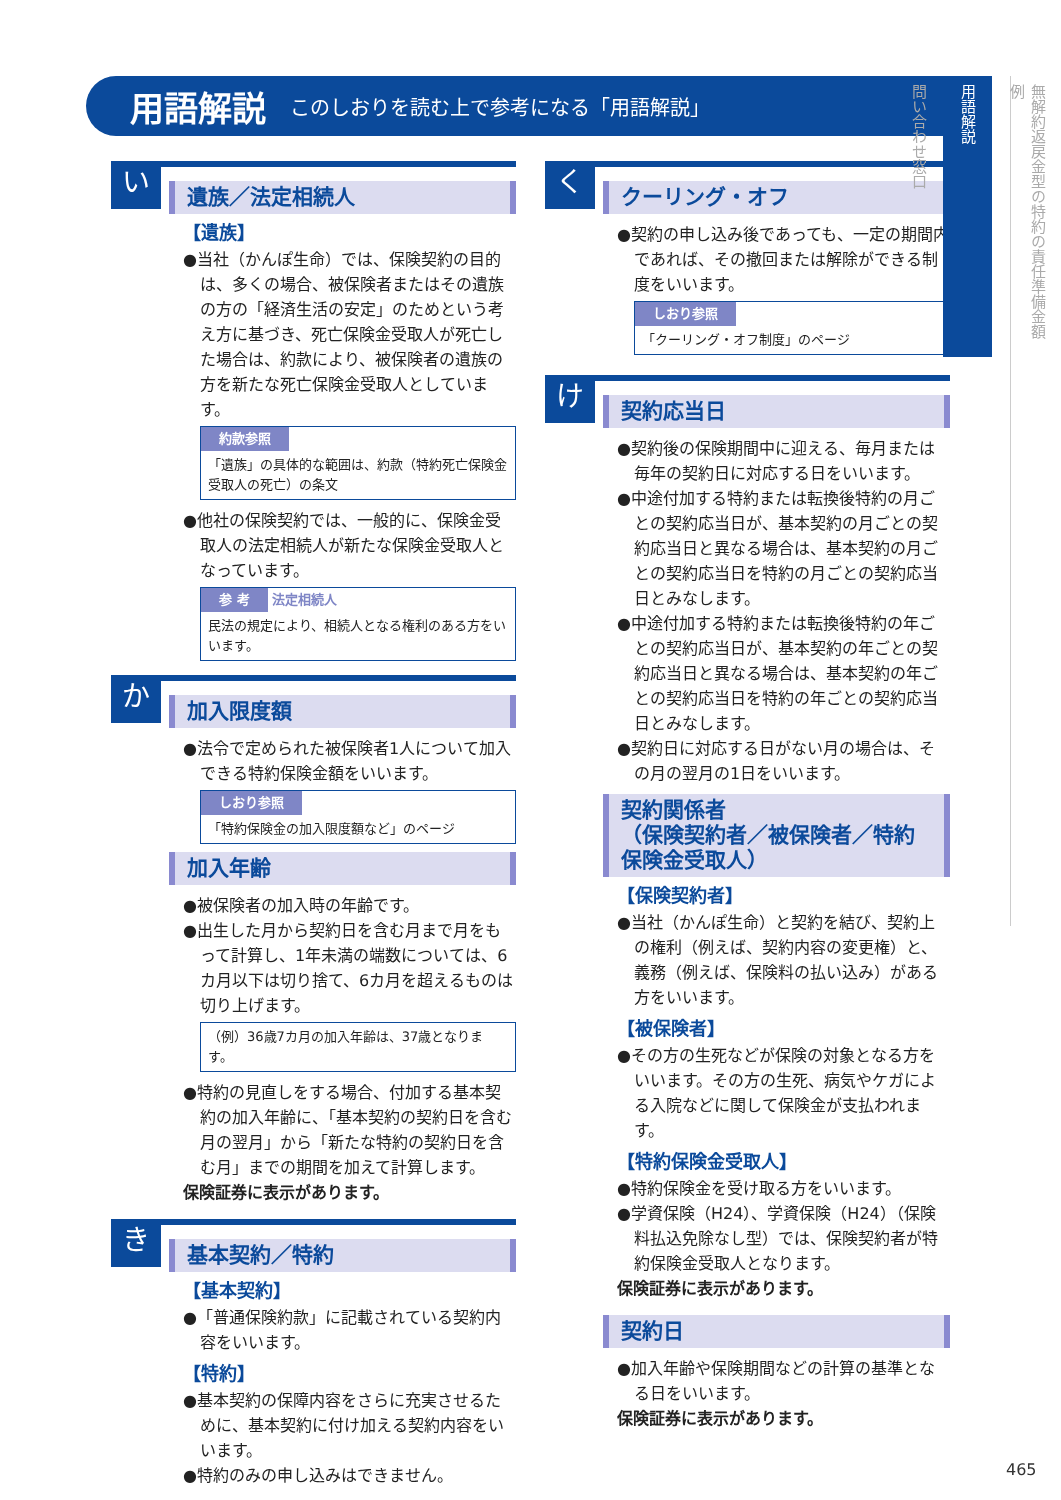用語解説 このしおりを読む上で参考になる「用語解説」
い
遺族／法定相続人
【遺族】
●当社（かんぽ生命）では、保険契約の目的は、多くの場合、被保険者またはその遺族の方の「経済生活の安定」のためという考え方に基づき、死亡保険金受取人が死亡した場合は、約款により、被保険者の遺族の方を新たな死亡保険金受取人としています。
約款参照
「遺族」の具体的な範囲は、約款（特約死亡保険金受取人の死亡）の条文
●他社の保険契約では、一般的に、保険金受取人の法定相続人が新たな保険金受取人となっています。
参 考 法定相続人
民法の規定により、相続人となる権利のある方をいいます。
か
加入限度額
●法令で定められた被保険者1人について加入できる特約保険金額をいいます。
しおり参照
「特約保険金の加入限度額など」のページ
加入年齢
●被保険者の加入時の年齢です。
●出生した月から契約日を含む月まで月をもって計算し、1年未満の端数については、6カ月以下は切り捨て、6カ月を超えるものは切り上げます。
（例）36歳7カ月の加入年齢は、37歳となります。
●特約の見直しをする場合、付加する基本契約の加入年齢に、「基本契約の契約日を含む月の翌月」から「新たな特約の契約日を含む月」までの期間を加えて計算します。
保険証券に表示があります。
き
基本契約／特約
【基本契約】
●「普通保険約款」に記載されている契約内容をいいます。
【特約】
●基本契約の保障内容をさらに充実させるために、基本契約に付け加える契約内容をいいます。
●特約のみの申し込みはできません。
く
クーリング・オフ
●契約の申し込み後であっても、一定の期間内であれば、その撤回または解除ができる制度をいいます。
しおり参照
「クーリング・オフ制度」のページ
け
契約応当日
●契約後の保険期間中に迎える、毎月または毎年の契約日に対応する日をいいます。
●中途付加する特約または転換後特約の月ごとの契約応当日が、基本契約の月ごとの契約応当日と異なる場合は、基本契約の月ごとの契約応当日を特約の月ごとの契約応当日とみなします。
●中途付加する特約または転換後特約の年ごとの契約応当日が、基本契約の年ごとの契約応当日と異なる場合は、基本契約の年ごとの契約応当日を特約の年ごとの契約応当日とみなします。
●契約日に対応する日がない月の場合は、その月の翌月の1日をいいます。
契約関係者
（保険契約者／被保険者／特約保険金受取人）
【保険契約者】
●当社（かんぽ生命）と契約を結び、契約上の権利（例えば、契約内容の変更権）と、義務（例えば、保険料の払い込み）がある方をいいます。
【被保険者】
●その方の生死などが保険の対象となる方をいいます。その方の生死、病気やケガによる入院などに関して保険金が支払われます。
【特約保険金受取人】
●特約保険金を受け取る方をいいます。
●学資保険（H24）、学資保険（H24）（保険料払込免除なし型）では、保険契約者が特約保険金受取人となります。
保険証券に表示があります。
契約日
●加入年齢や保険期間などの計算の基準となる日をいいます。
保険証券に表示があります。
無解約返戻金型の特約の責任準備金額例
用語解説
問い合わせ窓口
465